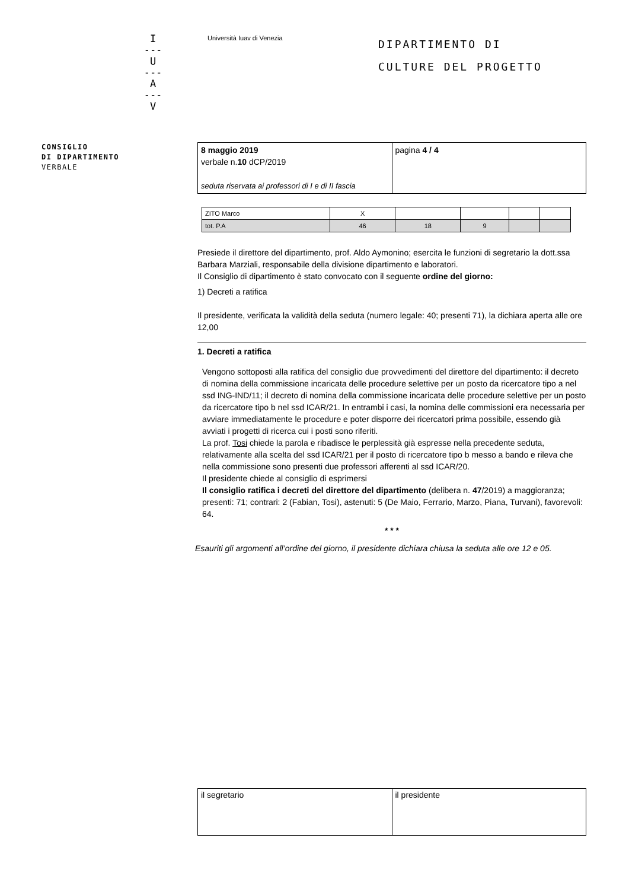I
---
U
---
A
---
V
Università Iuav di Venezia
DIPARTIMENTO DI
CULTURE DEL PROGETTO
CONSIGLIO
DI DIPARTIMENTO
VERBALE
| 8 maggio 2019 verbale n. 10 dCP/2019 seduta riservata ai professori di I e di II fascia | pagina 4 / 4 |
| ZITO Marco | X | | | | |
| tot. P.A | 46 | 18 | 9 | | |
Presiede il direttore del dipartimento, prof. Aldo Aymonino; esercita le funzioni di segretario la dott.ssa Barbara Marziali, responsabile della divisione dipartimento e laboratori.
Il Consiglio di dipartimento è stato convocato con il seguente ordine del giorno:
1) Decreti a ratifica
Il presidente, verificata la validità della seduta (numero legale: 40; presenti 71), la dichiara aperta alle ore 12,00
1. Decreti a ratifica
Vengono sottoposti alla ratifica del consiglio due provvedimenti del direttore del dipartimento: il decreto di nomina della commissione incaricata delle procedure selettive per un posto da ricercatore tipo a nel ssd ING-IND/11; il decreto di nomina della commissione incaricata delle procedure selettive per un posto da ricercatore tipo b nel ssd ICAR/21. In entrambi i casi, la nomina delle commissioni era necessaria per avviare immediatamente le procedure e poter disporre dei ricercatori prima possibile, essendo già avviati i progetti di ricerca cui i posti sono riferiti.
La prof. Tosi chiede la parola e ribadisce le perplessità già espresse nella precedente seduta, relativamente alla scelta del ssd ICAR/21 per il posto di ricercatore tipo b messo a bando e rileva che nella commissione sono presenti due professori afferenti al ssd ICAR/20.
Il presidente chiede al consiglio di esprimersi
Il consiglio ratifica i decreti del direttore del dipartimento (delibera n. 47/2019) a maggioranza; presenti: 71; contrari: 2 (Fabian, Tosi), astenuti: 5 (De Maio, Ferrario, Marzo, Piana, Turvani), favorevoli: 64.
* * *
Esauriti gli argomenti all’ordine del giorno, il presidente dichiara chiusa la seduta alle ore 12 e 05.
| il segretario | il presidente |